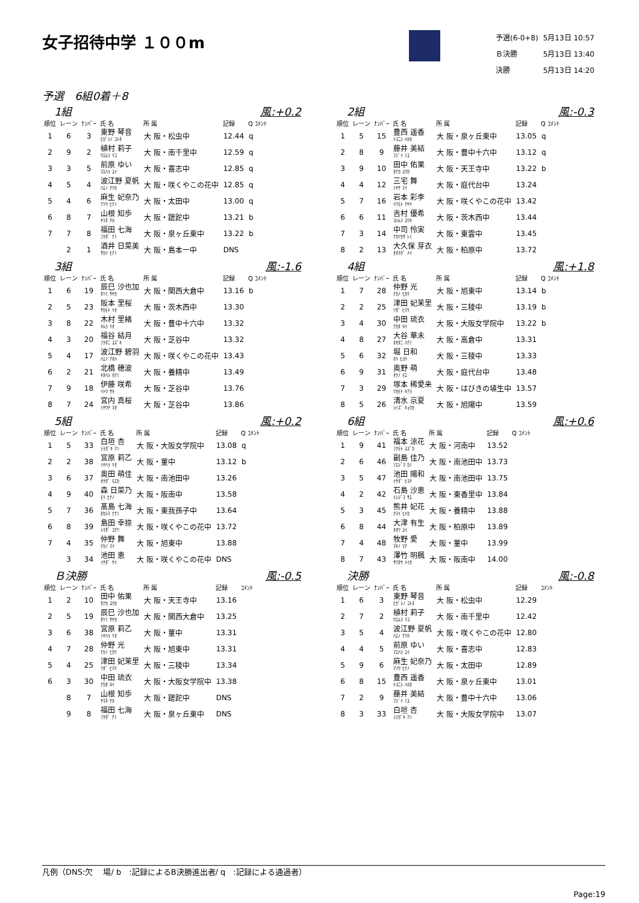女子招待中学 １００m
| 予選(6-0+8) | 5月13日 10:57 |
| Ｂ決勝 | 5月13日 13:40 |
| 決勝 | 5月13日 14:20 |
予選　6組0着＋8
1組 風:+0.2
| 順位 | レーン | ﾅﾝﾊﾞｰ | 氏 名 | 所 属 | 記録 | Q ｺﾒﾝﾄ |
| --- | --- | --- | --- | --- | --- | --- |
| 1 | 6 | 3 | 東野 琴音 ﾋｶﾞｼﾉ ｺﾄﾈ | 大 阪・松虫中 | 12.44 | q |
| 2 | 9 | 2 | 植村 莉子 ｳｴﾑﾗ ﾘｺ | 大 阪・南千里中 | 12.59 | q |
| 3 | 3 | 5 | 前原 ゆい ﾏｴﾊﾗ ﾕｲ | 大 阪・喜志中 | 12.85 | q |
| 4 | 5 | 4 | 波江野 夏帆 ﾊｴﾉ ﾅﾂﾎ | 大 阪・咲くやこの花中 | 12.85 | q |
| 5 | 4 | 6 | 麻生 妃奈乃 ｱｿｳ ﾋﾅﾉ | 大 阪・太田中 | 13.00 | q |
| 6 | 8 | 7 | 山根 知歩 ﾔﾏﾈ ﾁﾎ | 大 阪・蹉跎中 | 13.21 | b |
| 7 | 7 | 8 | 福田 七海 ﾌｸﾀﾞ ﾅﾐ | 大 阪・泉ヶ丘東中 | 13.22 | b |
| | 2 | 1 | 酒井 日菜美 ｻｶｲ ﾋﾅﾐ | 大 阪・島本一中 | DNS | |
2組 風:-0.3
| 順位 | レーン | ﾅﾝﾊﾞｰ | 氏 名 | 所 属 | 記録 | Q ｺﾒﾝﾄ |
| --- | --- | --- | --- | --- | --- | --- |
| 1 | 5 | 15 | 豊西 遥香 ﾄﾖﾆｼ ﾊﾙｶ | 大 阪・泉ヶ丘東中 | 13.05 | q |
| 2 | 8 | 9 | 藤井 美結 ﾌｼﾞｲ ﾐﾕ | 大 阪・豊中十六中 | 13.12 | q |
| 3 | 9 | 10 | 田中 佑果 ﾀﾅｶ ﾕｳｶ | 大 阪・天王寺中 | 13.22 | b |
| 4 | 4 | 12 | 三宅 舞 ﾐﾔｹ ﾏｲ | 大 阪・庭代台中 | 13.24 | |
| 5 | 7 | 16 | 岩本 彩李 ｲﾜﾓﾄ ｱﾔﾘ | 大 阪・咲くやこの花中 | 13.42 | |
| 6 | 6 | 11 | 吉村 優希 ﾖｼﾑﾗ ﾕｳｷ | 大 阪・茨木西中 | 13.44 | |
| 7 | 3 | 14 | 中司 怜実 ﾅｶﾂｶｻ ﾚﾐ | 大 阪・東雲中 | 13.45 | |
| 8 | 2 | 13 | 大久保 芽衣 ｵｵｸﾎﾞ ﾒｲ | 大 阪・柏原中 | 13.72 | |
3組 風:-1.6
| 順位 | レーン | ﾅﾝﾊﾞｰ | 氏 名 | 所 属 | 記録 | Q ｺﾒﾝﾄ |
| --- | --- | --- | --- | --- | --- | --- |
| 1 | 6 | 19 | 辰巳 沙也加 ﾀﾂﾐ ｻﾔｶ | 大 阪・関西大倉中 | 13.16 | b |
| 2 | 5 | 23 | 阪本 里桜 ｻｶﾓﾄ ﾘｵ | 大 阪・茨木西中 | 13.30 | |
| 3 | 8 | 22 | 木村 里緒 ｷﾑﾗ ﾘｵ | 大 阪・豊中十六中 | 13.32 | |
| 4 | 3 | 20 | 福谷 結月 ﾌｸﾀﾆ ﾕｽﾞｷ | 大 阪・芝谷中 | 13.32 | |
| 5 | 4 | 17 | 波江野 碧羽 ﾊｴﾉ ｱｵﾊ | 大 阪・咲くやこの花中 | 13.43 | |
| 6 | 2 | 21 | 北橋 穂波 ｷﾀﾊｼ ﾎﾅﾐ | 大 阪・養精中 | 13.49 | |
| 7 | 9 | 18 | 伊藤 咲希 ｲﾄｳ ｻｷ | 大 阪・芝谷中 | 13.76 | |
| 8 | 7 | 24 | 宮内 真桜 ﾐﾔｳﾁ ﾏｵ | 大 阪・芝谷中 | 13.86 | |
4組 風:+1.8
| 順位 | レーン | ﾅﾝﾊﾞｰ | 氏 名 | 所 属 | 記録 | Q ｺﾒﾝﾄ |
| --- | --- | --- | --- | --- | --- | --- |
| 1 | 7 | 28 | 仲野 光 ﾅｶﾉ ﾋｶﾘ | 大 阪・旭東中 | 13.14 | b |
| 2 | 2 | 25 | 津田 妃茉里 ﾂﾀﾞ ﾋﾏﾘ | 大 阪・三稜中 | 13.19 | b |
| 3 | 4 | 30 | 中田 琉衣 ﾅｶﾀ ﾙｲ | 大 阪・大阪女学院中 | 13.22 | b |
| 4 | 8 | 27 | 大谷 華未 ｵｵﾀﾆ ﾊﾅﾐ | 大 阪・高倉中 | 13.31 | |
| 5 | 6 | 32 | 堀 日和 ﾎﾘ ﾋﾖﾘ | 大 阪・三稜中 | 13.33 | |
| 6 | 9 | 31 | 奥野 萌 ｵｸﾉ ﾓｴ | 大 阪・庭代台中 | 13.48 | |
| 7 | 3 | 29 | 塚本 稀愛来 ﾂｶﾓﾄ ｷｱﾗ | 大 阪・はびきの埴生中 | 13.57 | |
| 8 | 5 | 26 | 清水 京夏 ｼﾐｽﾞ ｷｮｳｶ | 大 阪・旭陽中 | 13.59 | |
5組 風:+0.2
| 順位 | レーン | ﾅﾝﾊﾞｰ | 氏 名 | 所 属 | 記録 | Q ｺﾒﾝﾄ |
| --- | --- | --- | --- | --- | --- | --- |
| 1 | 5 | 33 | 白垣 杏 ｼﾗｶﾞｷ ｱﾝ | 大 阪・大阪女学院中 | 13.08 | q |
| 2 | 2 | 38 | 宮原 莉乙 ﾐﾔﾊﾗ ﾘｵ | 大 阪・菫中 | 13.12 | b |
| 3 | 6 | 37 | 奥田 萌佳 ｵｸﾀﾞ ﾓｴｶ | 大 阪・南池田中 | 13.26 | |
| 4 | 9 | 40 | 森 日菜乃 ﾓﾘ ﾋﾅﾉ | 大 阪・阪南中 | 13.58 | |
| 5 | 7 | 36 | 髙島 七海 ﾀｶｼﾏ ﾅﾅﾐ | 大 阪・東我孫子中 | 13.64 | |
| 6 | 8 | 39 | 島田 幸捺 ｼﾏﾀﾞ ｺﾅﾂ | 大 阪・咲くやこの花中 | 13.72 | |
| 7 | 4 | 35 | 仲野 舞 ﾅｶﾉ ﾏｲ | 大 阪・旭東中 | 13.88 | |
| | 3 | 34 | 池田 恵 ｲｹﾀﾞ ｹｲ | 大 阪・咲くやこの花中 | DNS | |
6組 風:+0.6
| 順位 | レーン | ﾅﾝﾊﾞｰ | 氏 名 | 所 属 | 記録 | Q ｺﾒﾝﾄ |
| --- | --- | --- | --- | --- | --- | --- |
| 1 | 9 | 41 | 福本 涼花 ﾌｸﾓﾄ ｽｽﾞｶ | 大 阪・河南中 | 13.52 | |
| 2 | 6 | 46 | 副島 佳乃 ｿｴｼﾞﾏ ｶﾉ | 大 阪・南池田中 | 13.73 | |
| 3 | 5 | 47 | 池田 陽和 ｲｹﾀﾞ ﾋﾖﾘ | 大 阪・南池田中 | 13.75 | |
| 4 | 2 | 42 | 石島 沙恵 ｲｼｼﾞﾏ ｻｴ | 大 阪・東香里中 | 13.84 | |
| 5 | 3 | 45 | 熊井 妃花 ｸﾏｲ ﾋﾒｶ | 大 阪・養精中 | 13.88 | |
| 6 | 8 | 44 | 大津 有生 ｵｵﾂ ﾕｲ | 大 阪・柏原中 | 13.89 | |
| 7 | 4 | 48 | 牧野 愛 ﾏｷﾉ ﾏﾅ | 大 阪・菫中 | 13.99 | |
| 8 | 7 | 43 | 澤竹 明楓 ｻﾜﾀｹ ﾒｲｶ | 大 阪・阪南中 | 14.00 | |
Ｂ決勝 風:-0.5
| 順位 | レーン | ﾅﾝﾊﾞｰ | 氏 名 | 所 属 | 記録 | ｺﾒﾝﾄ |
| --- | --- | --- | --- | --- | --- | --- |
| 1 | 2 | 10 | 田中 佑果 ﾀﾅｶ ﾕｳｶ | 大 阪・天王寺中 | 13.16 | |
| 2 | 5 | 19 | 辰巳 沙也加 ﾀﾂﾐ ｻﾔｶ | 大 阪・関西大倉中 | 13.25 | |
| 3 | 6 | 38 | 宮原 莉乙 ﾐﾔﾊﾗ ﾘｵ | 大 阪・菫中 | 13.31 | |
| 4 | 7 | 28 | 仲野 光 ﾅｶﾉ ﾋｶﾘ | 大 阪・旭東中 | 13.31 | |
| 5 | 4 | 25 | 津田 妃茉里 ﾂﾀﾞ ﾋﾏﾘ | 大 阪・三稜中 | 13.34 | |
| 6 | 3 | 30 | 中田 琉衣 ﾅｶﾀ ﾙｲ | 大 阪・大阪女学院中 | 13.38 | |
| | 8 | 7 | 山根 知歩 ﾔﾏﾈ ﾁﾎ | 大 阪・蹉跎中 | DNS | |
| | 9 | 8 | 福田 七海 ﾌｸﾀﾞ ﾅﾐ | 大 阪・泉ヶ丘東中 | DNS | |
決勝 風:-0.8
| 順位 | レーン | ﾅﾝﾊﾞｰ | 氏 名 | 所 属 | 記録 | ｺﾒﾝﾄ |
| --- | --- | --- | --- | --- | --- | --- |
| 1 | 6 | 3 | 東野 琴音 ﾋｶﾞｼﾉ ｺﾄﾈ | 大 阪・松虫中 | 12.29 | |
| 2 | 7 | 2 | 植村 莉子 ｳｴﾑﾗ ﾘｺ | 大 阪・南千里中 | 12.42 | |
| 3 | 5 | 4 | 波江野 夏帆 ﾊｴﾉ ﾅﾂﾎ | 大 阪・咲くやこの花中 | 12.80 | |
| 4 | 4 | 5 | 前原 ゆい ﾏｴﾊﾗ ﾕｲ | 大 阪・喜志中 | 12.83 | |
| 5 | 9 | 6 | 麻生 妃奈乃 ｱｿｳ ﾋﾅﾉ | 大 阪・太田中 | 12.89 | |
| 6 | 8 | 15 | 豊西 遥香 ﾄﾖﾆｼ ﾊﾙｶ | 大 阪・泉ヶ丘東中 | 13.01 | |
| 7 | 2 | 9 | 藤井 美結 ﾌｼﾞｲ ﾐﾕ | 大 阪・豊中十六中 | 13.06 | |
| 8 | 3 | 33 | 白垣 杏 ｼﾗｶﾞｷ ｱﾝ | 大 阪・大阪女学院中 | 13.07 | |
凡例（DNS:欠　 場/ b　:記録によるB決勝進出者/ q　:記録による通過者）
Page:19